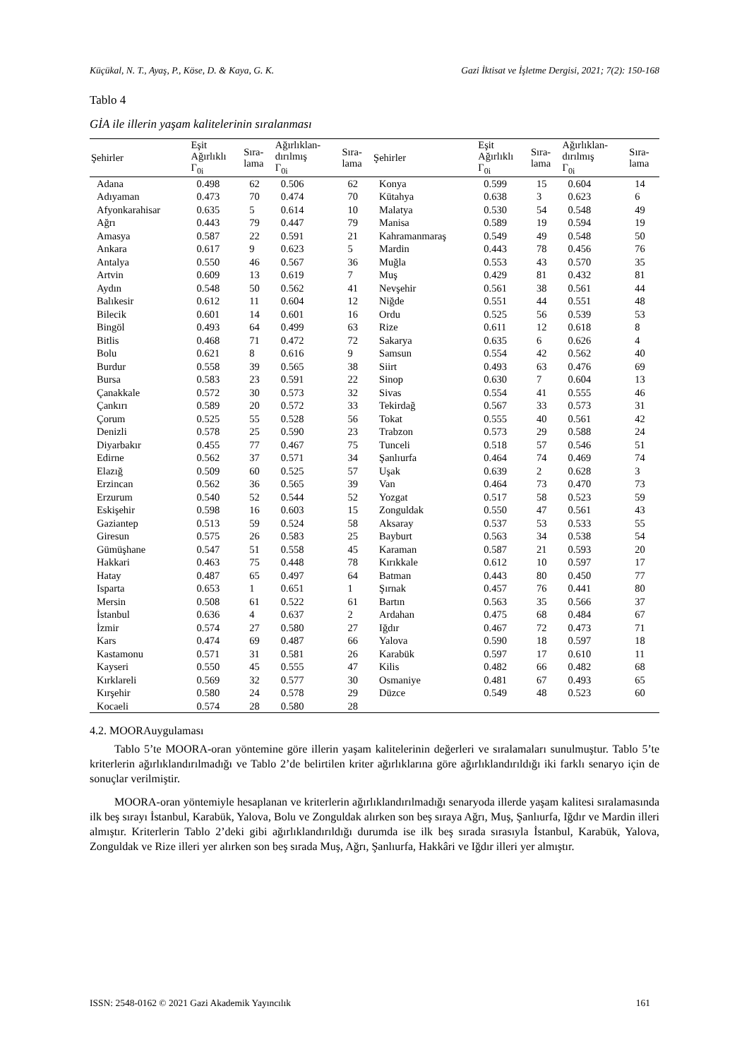Küçükal, N. T., Ayaş, P., Köse, D. & Kaya, G. K. Gazi İktisat ve İşletme Dergisi, 2021; 7(2): 150-168
Tablo 4
GİA ile illerin yaşam kalitelerinin sıralanması
| Şehirler | Eşit Ağırlıklı Γ<sub>0i</sub> | Sıra- lama | Ağırlıklan- dırılmış Γ<sub>0i</sub> | Sıra- lama | Şehirler | Eşit Ağırlıklı Γ<sub>0i</sub> | Sıra- lama | Ağırlıklan- dırılmış Γ<sub>0i</sub> | Sıra- lama |
| --- | --- | --- | --- | --- | --- | --- | --- | --- | --- |
| Adana | 0.498 | 62 | 0.506 | 62 | Konya | 0.599 | 15 | 0.604 | 14 |
| Adıyaman | 0.473 | 70 | 0.474 | 70 | Kütahya | 0.638 | 3 | 0.623 | 6 |
| Afyonkarahisar | 0.635 | 5 | 0.614 | 10 | Malatya | 0.530 | 54 | 0.548 | 49 |
| Ağrı | 0.443 | 79 | 0.447 | 79 | Manisa | 0.589 | 19 | 0.594 | 19 |
| Amasya | 0.587 | 22 | 0.591 | 21 | Kahramanmaraş | 0.549 | 49 | 0.548 | 50 |
| Ankara | 0.617 | 9 | 0.623 | 5 | Mardin | 0.443 | 78 | 0.456 | 76 |
| Antalya | 0.550 | 46 | 0.567 | 36 | Muğla | 0.553 | 43 | 0.570 | 35 |
| Artvin | 0.609 | 13 | 0.619 | 7 | Muş | 0.429 | 81 | 0.432 | 81 |
| Aydın | 0.548 | 50 | 0.562 | 41 | Nevşehir | 0.561 | 38 | 0.561 | 44 |
| Balıkesir | 0.612 | 11 | 0.604 | 12 | Niğde | 0.551 | 44 | 0.551 | 48 |
| Bilecik | 0.601 | 14 | 0.601 | 16 | Ordu | 0.525 | 56 | 0.539 | 53 |
| Bingöl | 0.493 | 64 | 0.499 | 63 | Rize | 0.611 | 12 | 0.618 | 8 |
| Bitlis | 0.468 | 71 | 0.472 | 72 | Sakarya | 0.635 | 6 | 0.626 | 4 |
| Bolu | 0.621 | 8 | 0.616 | 9 | Samsun | 0.554 | 42 | 0.562 | 40 |
| Burdur | 0.558 | 39 | 0.565 | 38 | Siirt | 0.493 | 63 | 0.476 | 69 |
| Bursa | 0.583 | 23 | 0.591 | 22 | Sinop | 0.630 | 7 | 0.604 | 13 |
| Çanakkale | 0.572 | 30 | 0.573 | 32 | Sivas | 0.554 | 41 | 0.555 | 46 |
| Çankırı | 0.589 | 20 | 0.572 | 33 | Tekirdağ | 0.567 | 33 | 0.573 | 31 |
| Çorum | 0.525 | 55 | 0.528 | 56 | Tokat | 0.555 | 40 | 0.561 | 42 |
| Denizli | 0.578 | 25 | 0.590 | 23 | Trabzon | 0.573 | 29 | 0.588 | 24 |
| Diyarbakır | 0.455 | 77 | 0.467 | 75 | Tunceli | 0.518 | 57 | 0.546 | 51 |
| Edirne | 0.562 | 37 | 0.571 | 34 | Şanlıurfa | 0.464 | 74 | 0.469 | 74 |
| Elazığ | 0.509 | 60 | 0.525 | 57 | Uşak | 0.639 | 2 | 0.628 | 3 |
| Erzincan | 0.562 | 36 | 0.565 | 39 | Van | 0.464 | 73 | 0.470 | 73 |
| Erzurum | 0.540 | 52 | 0.544 | 52 | Yozgat | 0.517 | 58 | 0.523 | 59 |
| Eskişehir | 0.598 | 16 | 0.603 | 15 | Zonguldak | 0.550 | 47 | 0.561 | 43 |
| Gaziantep | 0.513 | 59 | 0.524 | 58 | Aksaray | 0.537 | 53 | 0.533 | 55 |
| Giresun | 0.575 | 26 | 0.583 | 25 | Bayburt | 0.563 | 34 | 0.538 | 54 |
| Gümüşhane | 0.547 | 51 | 0.558 | 45 | Karaman | 0.587 | 21 | 0.593 | 20 |
| Hakkari | 0.463 | 75 | 0.448 | 78 | Kırıkkale | 0.612 | 10 | 0.597 | 17 |
| Hatay | 0.487 | 65 | 0.497 | 64 | Batman | 0.443 | 80 | 0.450 | 77 |
| Isparta | 0.653 | 1 | 0.651 | 1 | Şırnak | 0.457 | 76 | 0.441 | 80 |
| Mersin | 0.508 | 61 | 0.522 | 61 | Bartın | 0.563 | 35 | 0.566 | 37 |
| İstanbul | 0.636 | 4 | 0.637 | 2 | Ardahan | 0.475 | 68 | 0.484 | 67 |
| İzmir | 0.574 | 27 | 0.580 | 27 | Iğdır | 0.467 | 72 | 0.473 | 71 |
| Kars | 0.474 | 69 | 0.487 | 66 | Yalova | 0.590 | 18 | 0.597 | 18 |
| Kastamonu | 0.571 | 31 | 0.581 | 26 | Karabük | 0.597 | 17 | 0.610 | 11 |
| Kayseri | 0.550 | 45 | 0.555 | 47 | Kilis | 0.482 | 66 | 0.482 | 68 |
| Kırklareli | 0.569 | 32 | 0.577 | 30 | Osmaniye | 0.481 | 67 | 0.493 | 65 |
| Kırşehir | 0.580 | 24 | 0.578 | 29 | Düzce | 0.549 | 48 | 0.523 | 60 |
| Kocaeli | 0.574 | 28 | 0.580 | 28 | | | | | |
4.2. MOORAuygulaması
Tablo 5’te MOORA-oran yöntemine göre illerin yaşam kalitelerinin değerleri ve sıralamaları sunulmuştur. Tablo 5’te kriterlerin ağırlıklandırılmadığı ve Tablo 2’de belirtilen kriter ağırlıklarına göre ağırlıklandırıldığı iki farklı senaryo için de sonuçlar verilmiştir.
MOORA-oran yöntemiyle hesaplanan ve kriterlerin ağırlıklandırılmadığı senaryoda illerde yaşam kalitesi sıralamasında ilk beş sırayı İstanbul, Karabük, Yalova, Bolu ve Zonguldak alırken son beş sıraya Ağrı, Muş, Şanlıurfa, Iğdır ve Mardin illeri almıştır. Kriterlerin Tablo 2’deki gibi ağırlıklandırıldığı durumda ise ilk beş sırada sırasıyla İstanbul, Karabük, Yalova, Zonguldak ve Rize illeri yer alırken son beş sırada Muş, Ağrı, Şanlıurfa, Hakkâri ve Iğdır illeri yer almıştır.
ISSN: 2548-0162 © 2021 Gazi Akademik Yayıncılık 161